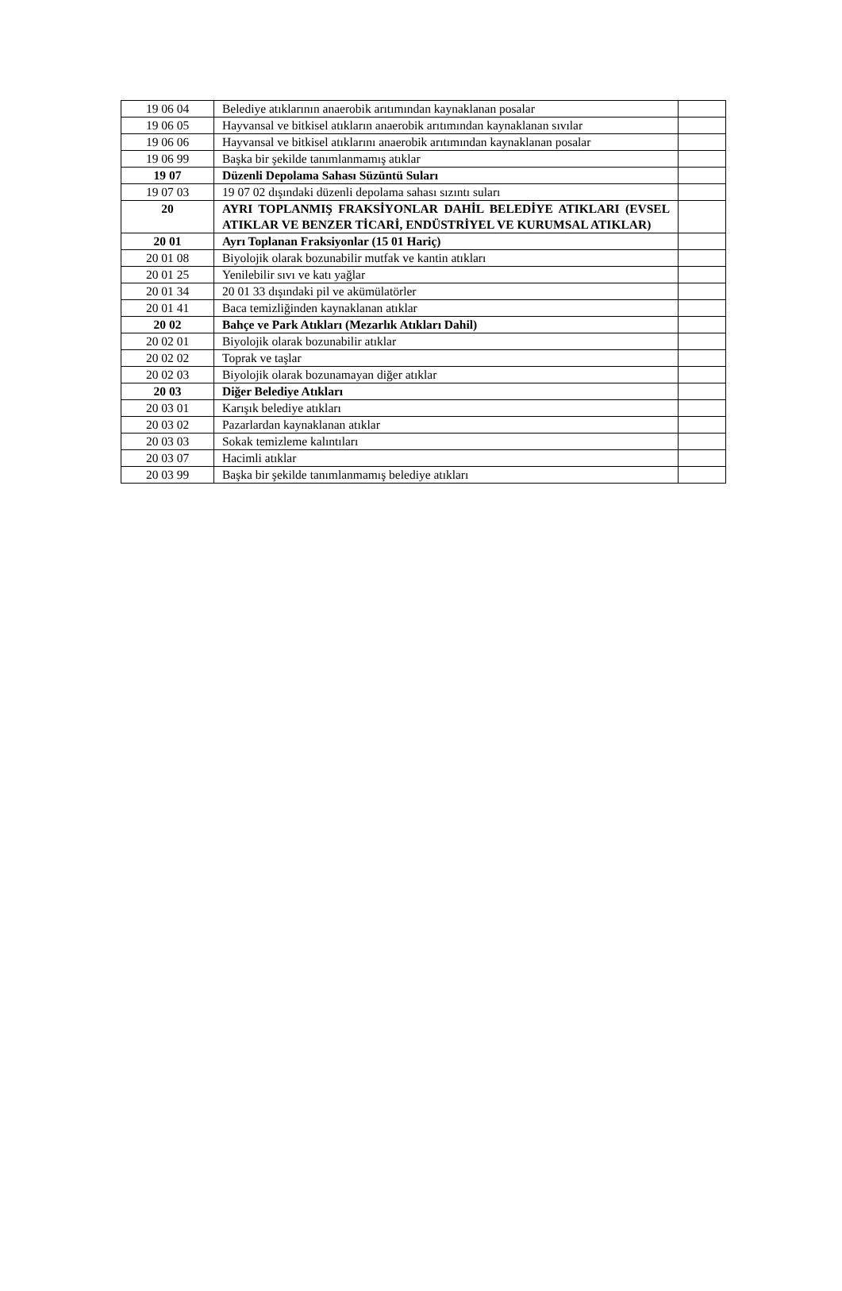| 19 06 04 | Belediye atıklarının anaerobik arıtımından kaynaklanan posalar | |
| 19 06 05 | Hayvansal ve bitkisel atıkların anaerobik arıtımından kaynaklanan sıvılar | |
| 19 06 06 | Hayvansal ve bitkisel atıklarını anaerobik arıtımından kaynaklanan posalar | |
| 19 06 99 | Başka bir şekilde tanımlanmamış atıklar | |
| 19 07 | Düzenli Depolama Sahası Süzüntü Suları | |
| 19 07 03 | 19 07 02 dışındaki düzenli depolama sahası sızıntı suları | |
| 20 | AYRI TOPLANMIŞ FRAKSİYONLAR DAHİL BELEDİYE ATIKLARI (EVSEL ATIKLAR VE BENZER TİCARİ, ENDÜSTRİYEL VE KURUMSAL ATIKLAR) | |
| 20 01 | Ayrı Toplanan Fraksiyonlar (15 01 Hariç) | |
| 20 01 08 | Biyolojik olarak bozunabilir mutfak ve kantin atıkları | |
| 20 01 25 | Yenilebilir sıvı ve katı yağlar | |
| 20 01 34 | 20 01 33 dışındaki pil ve akümülatörler | |
| 20 01 41 | Baca temizliğinden kaynaklanan atıklar | |
| 20 02 | Bahçe ve Park Atıkları (Mezarlık Atıkları Dahil) | |
| 20 02 01 | Biyolojik olarak bozunabilir atıklar | |
| 20 02 02 | Toprak ve taşlar | |
| 20 02 03 | Biyolojik olarak bozunamayan diğer atıklar | |
| 20 03 | Diğer Belediye Atıkları | |
| 20 03 01 | Karışık belediye atıkları | |
| 20 03 02 | Pazarlardan kaynaklanan atıklar | |
| 20 03 03 | Sokak temizleme kalıntıları | |
| 20 03 07 | Hacimli atıklar | |
| 20 03 99 | Başka bir şekilde tanımlanmamış belediye atıkları | |